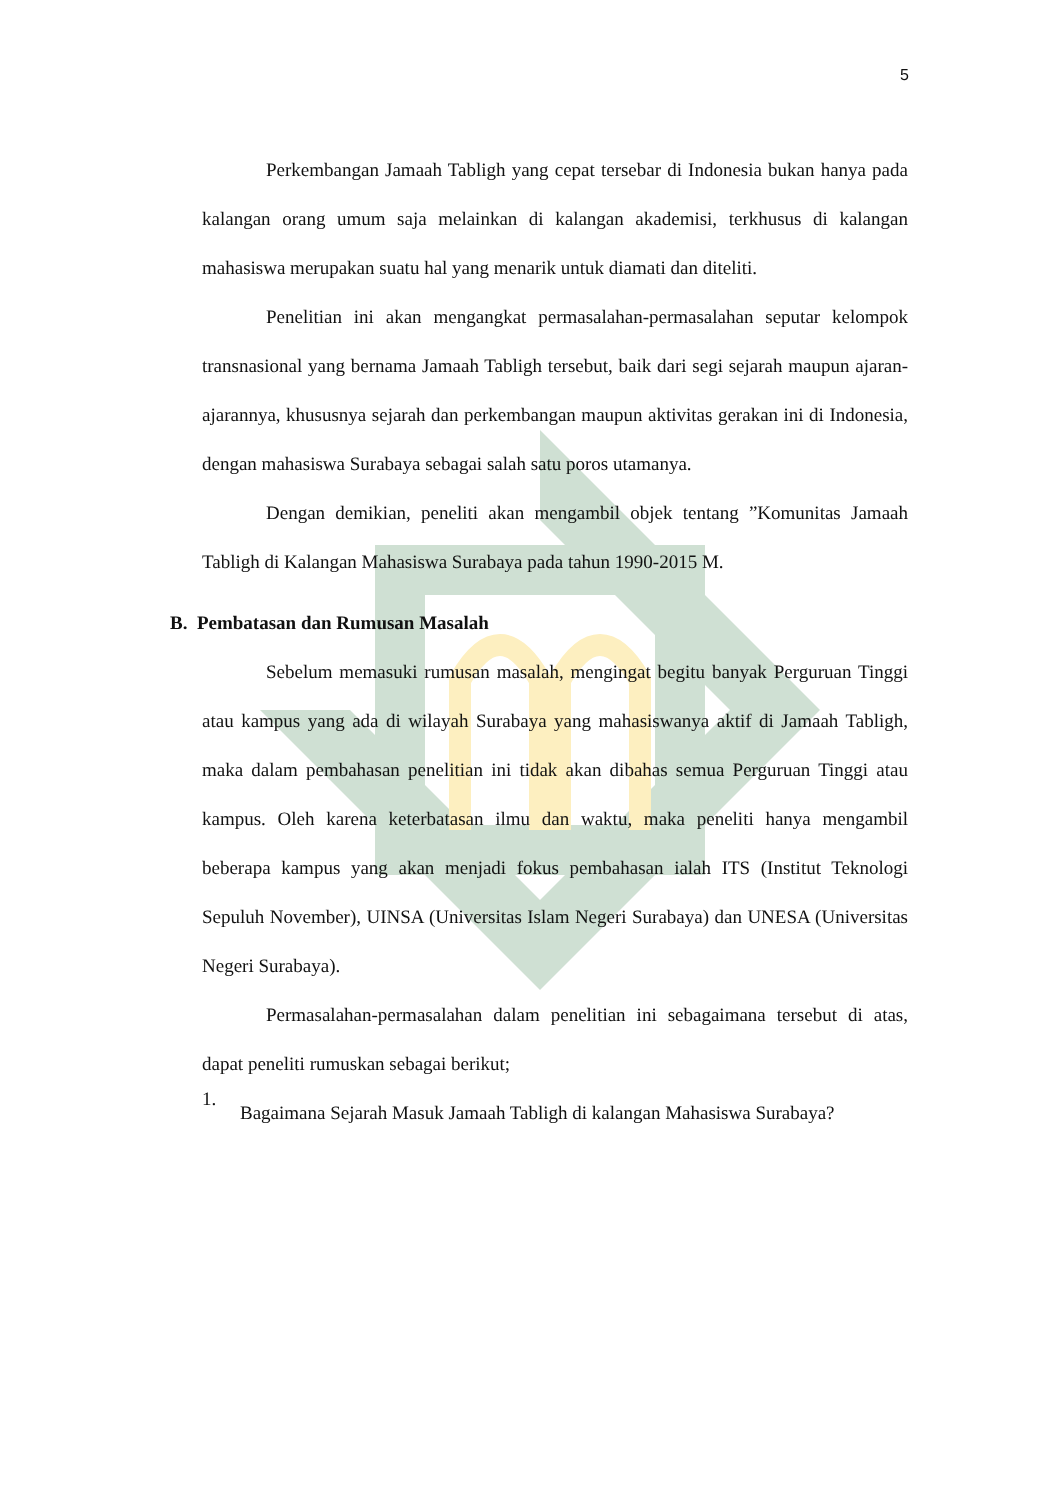5
Perkembangan Jamaah Tabligh yang cepat tersebar di Indonesia bukan hanya pada kalangan orang umum saja melainkan di kalangan akademisi, terkhusus di kalangan mahasiswa merupakan suatu hal yang menarik untuk diamati dan diteliti.
Penelitian ini akan mengangkat permasalahan-permasalahan seputar kelompok transnasional yang bernama Jamaah Tabligh tersebut, baik dari segi sejarah maupun ajaran-ajarannya, khususnya sejarah dan perkembangan maupun aktivitas gerakan ini di Indonesia, dengan mahasiswa Surabaya sebagai salah satu poros utamanya.
Dengan demikian, peneliti akan mengambil objek tentang ”Komunitas Jamaah Tabligh di Kalangan Mahasiswa Surabaya pada tahun 1990-2015 M.
B. Pembatasan dan Rumusan Masalah
Sebelum memasuki rumusan masalah, mengingat begitu banyak Perguruan Tinggi atau kampus yang ada di wilayah Surabaya yang mahasiswanya aktif di Jamaah Tabligh, maka dalam pembahasan penelitian ini tidak akan dibahas semua Perguruan Tinggi atau kampus. Oleh karena keterbatasan ilmu dan waktu, maka peneliti hanya mengambil beberapa kampus yang akan menjadi fokus pembahasan ialah ITS (Institut Teknologi Sepuluh November), UINSA (Universitas Islam Negeri Surabaya) dan UNESA (Universitas Negeri Surabaya).
Permasalahan-permasalahan dalam penelitian ini sebagaimana tersebut di atas, dapat peneliti rumuskan sebagai berikut;
1.
Bagaimana Sejarah Masuk Jamaah Tabligh di kalangan Mahasiswa Surabaya?